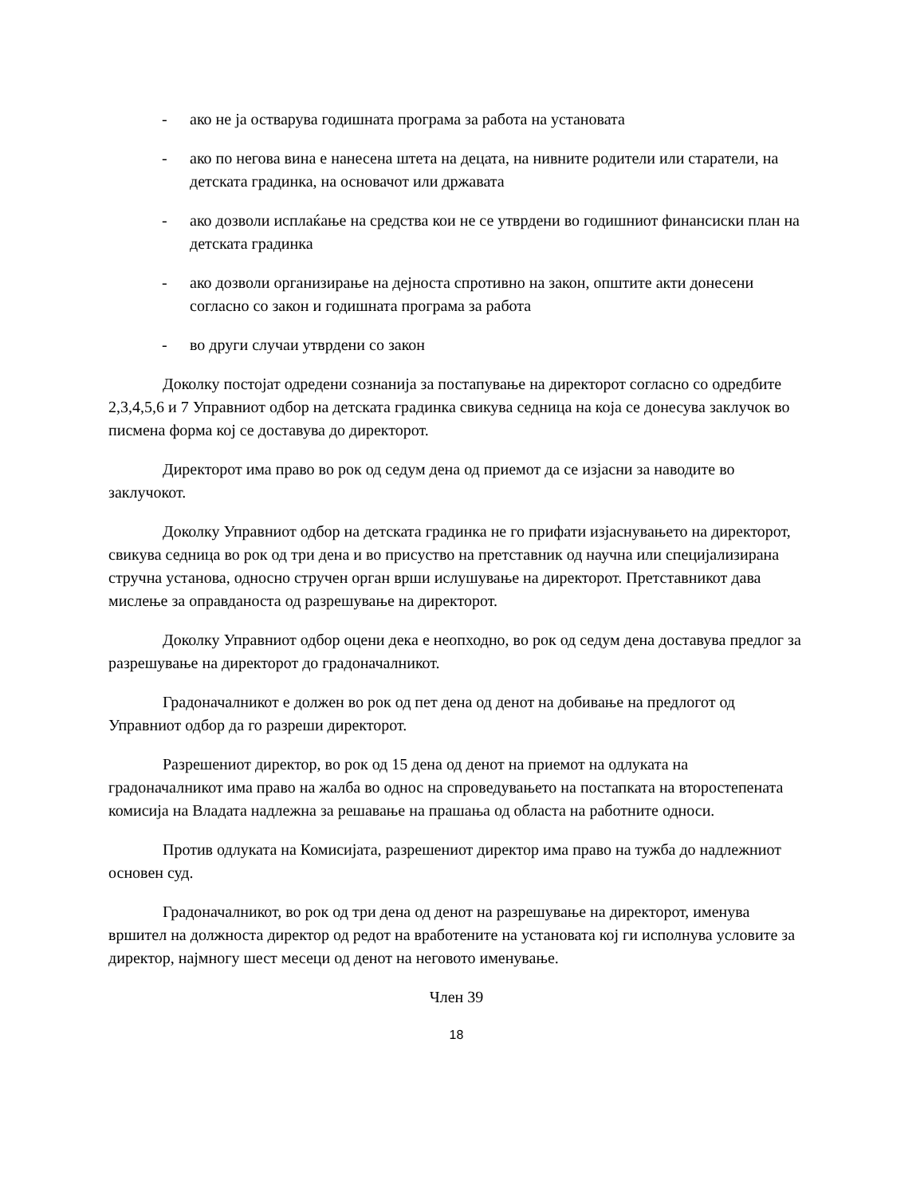- ако не ја остварува годишната програма за работа на установата
- ако по негова вина е нанесена штета на децата, на нивните родители или старатели, на детската градинка, на основачот или државата
- ако дозволи исплаќање на средства кои не се утврдени во годишниот финансиски план на детската градинка
- ако дозволи организирање на дејноста спротивно на закон, општите акти донесени согласно со закон и годишната програма за работа
- во други случаи утврдени со закон
Доколку постојат одредени сознанија за постапување на директорот согласно со одредбите 2,3,4,5,6 и 7 Управниот одбор на детската градинка свикува седница на која се донесува заклучок во писмена форма кој се доставува до директорот.
Директорот има право во рок од седум дена од приемот да се изјасни за наводите во заклучокот.
Доколку Управниот одбор на детската градинка не го прифати изјаснувањето на директорот, свикува седница во рок од три дена и во присуство на претставник од научна или специјализирана стручна установа, односно стручен орган врши ислушување на директорот. Претставникот дава мислење за оправданоста од разрешување на директорот.
Доколку Управниот одбор оцени дека е неопходно, во рок од седум дена доставува предлог за разрешување на директорот до градоначалникот.
Градоначалникот е должен во рок од пет дена од денот на добивање на предлогот од Управниот одбор да го разреши директорот.
Разрешениот директор, во рок од 15 дена од денот на приемот на одлуката на градоначалникот има право на жалба во однос на спроведувањето на постапката на второстепената комисија на Владата надлежна за решавање на прашања од областа на работните односи.
Против одлуката на Комисијата, разрешениот директор има право на тужба до надлежниот основен суд.
Градоначалникот, во рок од три дена од денот на разрешување на директорот, именува вршител на должноста директор од редот на вработените на установата кој ги исполнува условите за директор, најмногу шест месеци од денот на неговото именување.
Член 39
18